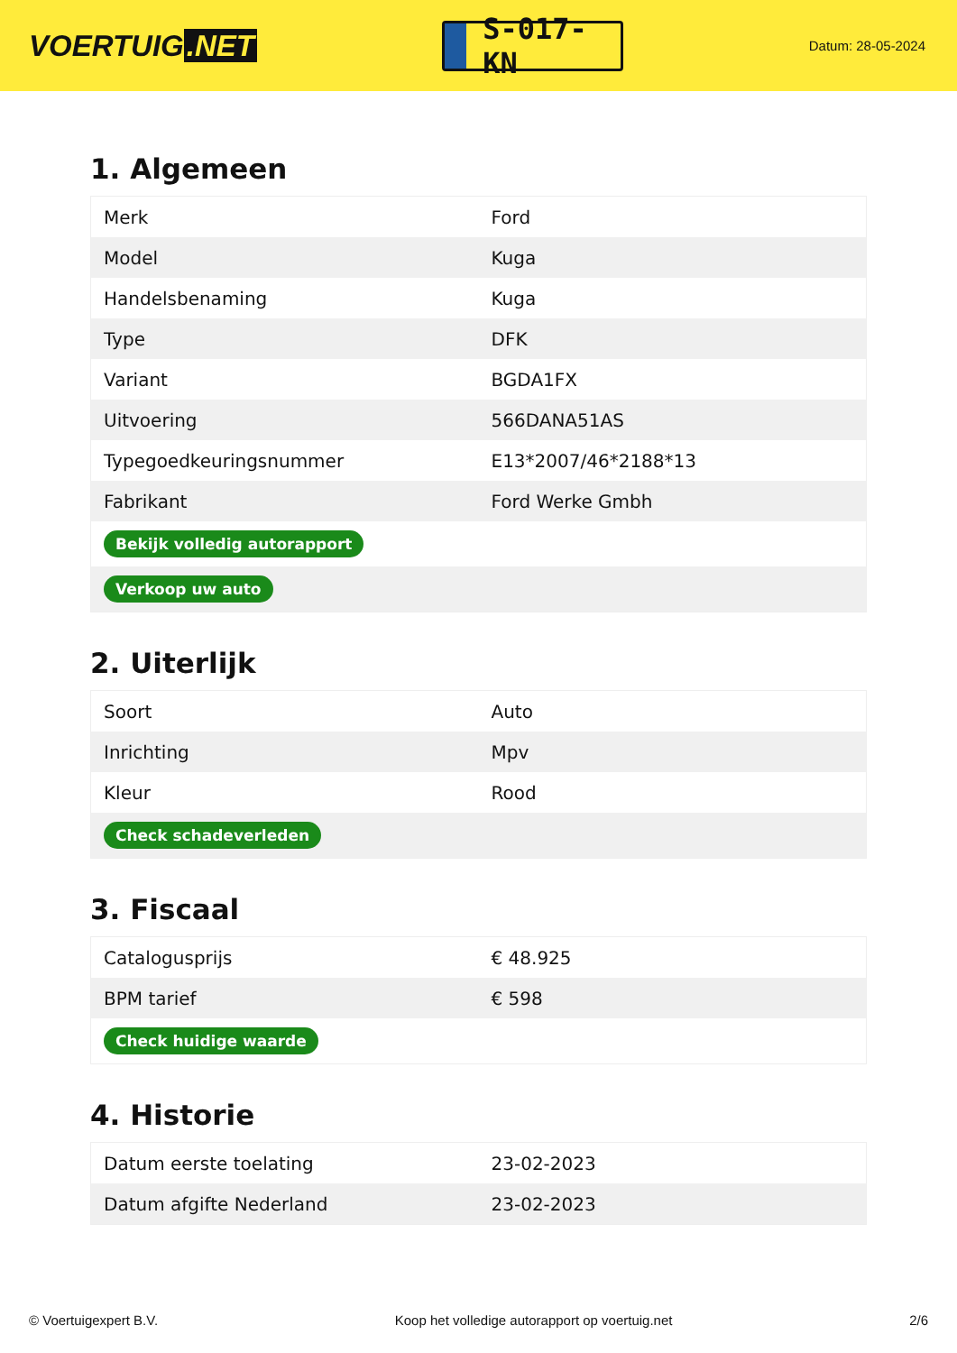VOERTUIG.NET
S-017-KN
Datum: 28-05-2024
1. Algemeen
| Merk | Ford |
| Model | Kuga |
| Handelsbenaming | Kuga |
| Type | DFK |
| Variant | BGDA1FX |
| Uitvoering | 566DANA51AS |
| Typegoedkeuringsnummer | E13*2007/46*2188*13 |
| Fabrikant | Ford Werke Gmbh |
| Bekijk volledig autorapport | |
| Verkoop uw auto | |
2. Uiterlijk
| Soort | Auto |
| Inrichting | Mpv |
| Kleur | Rood |
| Check schadeverleden | |
3. Fiscaal
| Catalogusprijs | € 48.925 |
| BPM tarief | € 598 |
| Check huidige waarde | |
4. Historie
| Datum eerste toelating | 23-02-2023 |
| Datum afgifte Nederland | 23-02-2023 |
© Voertuigexpert B.V. Koop het volledige autorapport op voertuig.net 2/6